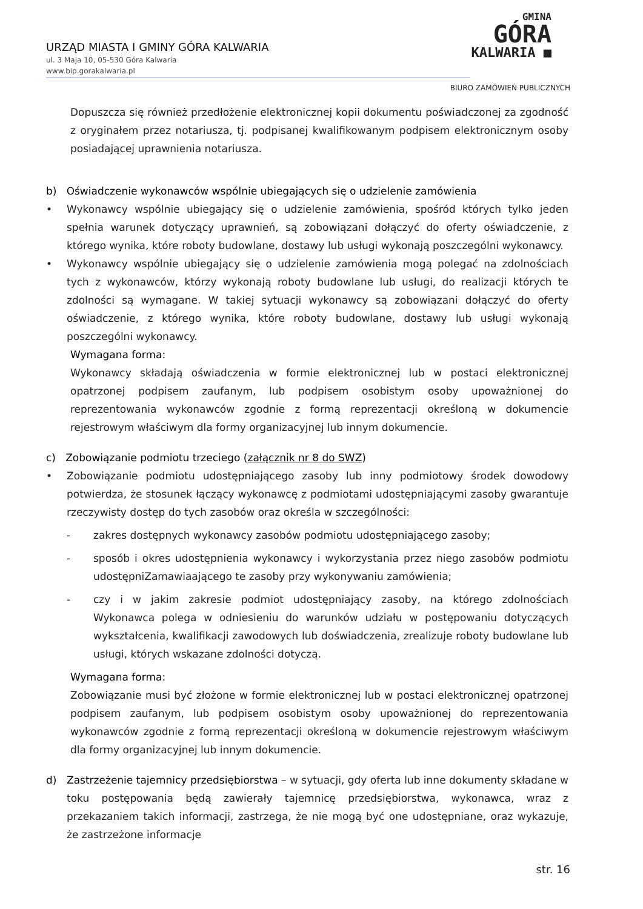URZĄD MIASTA I GMINY GÓRA KALWARIA
ul. 3 Maja 10, 05-530 Góra Kalwaria
www.bip.gorakalwaria.pl
GMINA
GÓRA
KALWARIA ■
BIURO ZAMÓWIEŃ PUBLICZNYCH
Dopuszcza się również przedłożenie elektronicznej kopii dokumentu poświadczonej za zgodność z oryginałem przez notariusza, tj. podpisanej kwalifikowanym podpisem elektronicznym osoby posiadającej uprawnienia notariusza.
b) Oświadczenie wykonawców wspólnie ubiegających się o udzielenie zamówienia
• Wykonawcy wspólnie ubiegający się o udzielenie zamówienia, spośród których tylko jeden spełnia warunek dotyczący uprawnień, są zobowiązani dołączyć do oferty oświadczenie, z którego wynika, które roboty budowlane, dostawy lub usługi wykonają poszczególni wykonawcy.
• Wykonawcy wspólnie ubiegający się o udzielenie zamówienia mogą polegać na zdolnościach tych z wykonawców, którzy wykonają roboty budowlane lub usługi, do realizacji których te zdolności są wymagane. W takiej sytuacji wykonawcy są zobowiązani dołączyć do oferty oświadczenie, z którego wynika, które roboty budowlane, dostawy lub usługi wykonają poszczególni wykonawcy.
Wymagana forma:
Wykonawcy składają oświadczenia w formie elektronicznej lub w postaci elektronicznej opatrzonej podpisem zaufanym, lub podpisem osobistym osoby upoważnionej do reprezentowania wykonawców zgodnie z formą reprezentacji określoną w dokumencie rejestrowym właściwym dla formy organizacyjnej lub innym dokumencie.
c) Zobowiązanie podmiotu trzeciego (załącznik nr 8 do SWZ)
• Zobowiązanie podmiotu udostępniającego zasoby lub inny podmiotowy środek dowodowy potwierdza, że stosunek łączący wykonawcę z podmiotami udostępniającymi zasoby gwarantuje rzeczywisty dostęp do tych zasobów oraz określa w szczególności:
- zakres dostępnych wykonawcy zasobów podmiotu udostępniającego zasoby;
- sposób i okres udostępnienia wykonawcy i wykorzystania przez niego zasobów podmiotu udostępniZamawiaającego te zasoby przy wykonywaniu zamówienia;
- czy i w jakim zakresie podmiot udostępniający zasoby, na którego zdolnościach Wykonawca polega w odniesieniu do warunków udziału w postępowaniu dotyczących wykształcenia, kwalifikacji zawodowych lub doświadczenia, zrealizuje roboty budowlane lub usługi, których wskazane zdolności dotyczą.
Wymagana forma:
Zobowiązanie musi być złożone w formie elektronicznej lub w postaci elektronicznej opatrzonej podpisem zaufanym, lub podpisem osobistym osoby upoważnionej do reprezentowania wykonawców zgodnie z formą reprezentacji określoną w dokumencie rejestrowym właściwym dla formy organizacyjnej lub innym dokumencie.
d) Zastrzeżenie tajemnicy przedsiębiorstwa – w sytuacji, gdy oferta lub inne dokumenty składane w toku postępowania będą zawierały tajemnicę przedsiębiorstwa, wykonawca, wraz z przekazaniem takich informacji, zastrzega, że nie mogą być one udostępniane, oraz wykazuje, że zastrzeżone informacje
str. 16